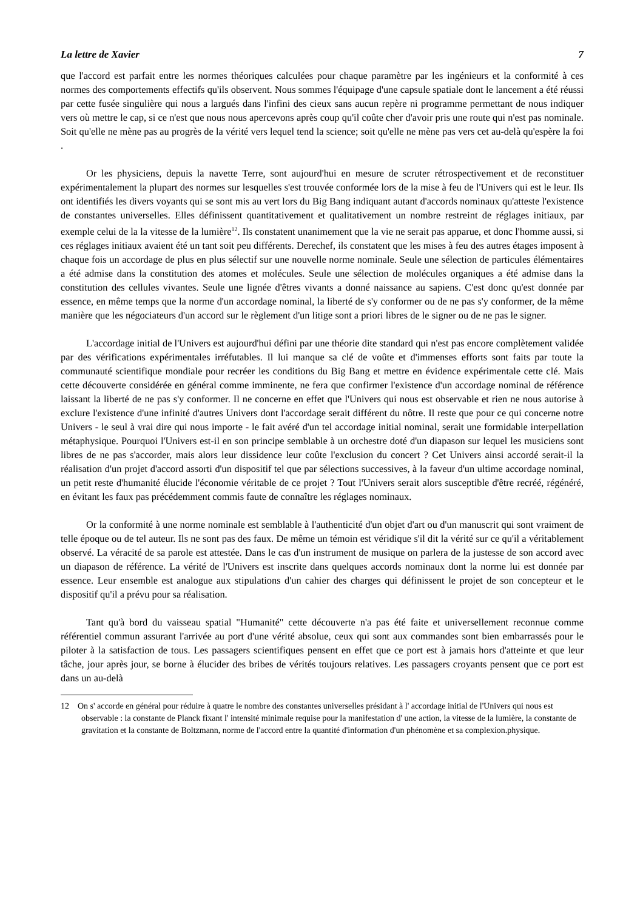La lettre de Xavier 7
que l'accord est parfait entre les normes théoriques calculées pour chaque paramètre par les ingénieurs et la conformité à ces normes des comportements effectifs qu'ils observent. Nous sommes l'équipage d'une capsule spatiale dont le lancement a été réussi par cette fusée singulière qui nous a largués dans l'infini des cieux sans aucun repère ni programme permettant de nous indiquer vers où mettre le cap, si ce n'est que nous nous apercevons après coup qu'il coûte cher d'avoir pris une route qui n'est pas nominale. Soit qu'elle ne mène pas au progrès de la vérité vers lequel tend la science; soit qu'elle ne mène pas vers cet au-delà qu'espère la foi .
Or les physiciens, depuis la navette Terre, sont aujourd'hui en mesure de scruter rétrospectivement et de reconstituer expérimentalement la plupart des normes sur lesquelles s'est trouvée conformée lors de la mise à feu de l'Univers qui est le leur. Ils ont identifiés les divers voyants qui se sont mis au vert lors du Big Bang indiquant autant d'accords nominaux qu'atteste l'existence de constantes universelles. Elles définissent quantitativement et qualitativement un nombre restreint de réglages initiaux, par exemple celui de la la vitesse de la lumière<sup>12</sup>. Ils constatent unanimement que la vie ne serait pas apparue, et donc l'homme aussi, si ces réglages initiaux avaient été un tant soit peu différents. Derechef, ils constatent que les mises à feu des autres étages imposent à chaque fois un accordage de plus en plus sélectif sur une nouvelle norme nominale. Seule une sélection de particules élémentaires a été admise dans la constitution des atomes et molécules. Seule une sélection de molécules organiques a été admise dans la constitution des cellules vivantes. Seule une lignée d'êtres vivants a donné naissance au sapiens. C'est donc qu'est donnée par essence, en même temps que la norme d'un accordage nominal, la liberté de s'y conformer ou de ne pas s'y conformer, de la même manière que les négociateurs d'un accord sur le règlement d'un litige sont a priori libres de le signer ou de ne pas le signer.
L'accordage initial de l'Univers est aujourd'hui défini par une théorie dite standard qui n'est pas encore complètement validée par des vérifications expérimentales irréfutables. Il lui manque sa clé de voûte et d'immenses efforts sont faits par toute la communauté scientifique mondiale pour recréer les conditions du Big Bang et mettre en évidence expérimentale cette clé. Mais cette découverte considérée en général comme imminente, ne fera que confirmer l'existence d'un accordage nominal de référence laissant la liberté de ne pas s'y conformer. Il ne concerne en effet que l'Univers qui nous est observable et rien ne nous autorise à exclure l'existence d'une infinité d'autres Univers dont l'accordage serait différent du nôtre. Il reste que pour ce qui concerne notre Univers - le seul à vrai dire qui nous importe - le fait avéré d'un tel accordage initial nominal, serait une formidable interpellation métaphysique. Pourquoi l'Univers est-il en son principe semblable à un orchestre doté d'un diapason sur lequel les musiciens sont libres de ne pas s'accorder, mais alors leur dissidence leur coûte l'exclusion du concert ? Cet Univers ainsi accordé serait-il la réalisation d'un projet d'accord assorti d'un dispositif tel que par sélections successives, à la faveur d'un ultime accordage nominal, un petit reste d'humanité élucide l'économie véritable de ce projet ? Tout l'Univers serait alors susceptible d'être recréé, régénéré, en évitant les faux pas précédemment commis faute de connaître les réglages nominaux.
Or la conformité à une norme nominale est semblable à l'authenticité d'un objet d'art ou d'un manuscrit qui sont vraiment de telle époque ou de tel auteur. Ils ne sont pas des faux. De même un témoin est véridique s'il dit la vérité sur ce qu'il a véritablement observé. La véracité de sa parole est attestée. Dans le cas d'un instrument de musique on parlera de la justesse de son accord avec un diapason de référence. La vérité de l'Univers est inscrite dans quelques accords nominaux dont la norme lui est donnée par essence. Leur ensemble est analogue aux stipulations d'un cahier des charges qui définissent le projet de son concepteur et le dispositif qu'il a prévu pour sa réalisation.
Tant qu'à bord du vaisseau spatial "Humanité" cette découverte n'a pas été faite et universellement reconnue comme référentiel commun assurant l'arrivée au port d'une vérité absolue, ceux qui sont aux commandes sont bien embarrassés pour le piloter à la satisfaction de tous. Les passagers scientifiques pensent en effet que ce port est à jamais hors d'atteinte et que leur tâche, jour après jour, se borne à élucider des bribes de vérités toujours relatives. Les passagers croyants pensent que ce port est dans un au-delà
12 On s' accorde en général pour réduire à quatre le nombre des constantes universelles présidant à l' accordage initial de l'Univers qui nous est observable : la constante de Planck fixant l' intensité minimale requise pour la manifestation d' une action, la vitesse de la lumière, la constante de gravitation et la constante de Boltzmann, norme de l'accord entre la quantité d'information d'un phénomène et sa complexion.physique.